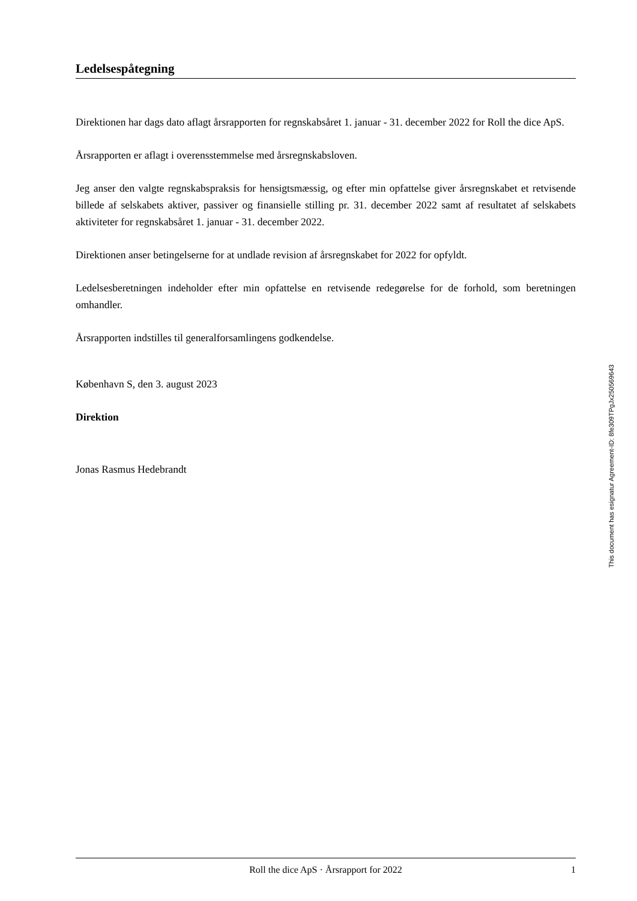Ledelsespåtegning
Direktionen har dags dato aflagt årsrapporten for regnskabsåret 1. januar - 31. december 2022 for Roll the dice ApS.
Årsrapporten er aflagt i overensstemmelse med årsregnskabsloven.
Jeg anser den valgte regnskabspraksis for hensigtsmæssig, og efter min opfattelse giver årsregnskabet et retvisende billede af selskabets aktiver, passiver og finansielle stilling pr. 31. december 2022 samt af resultatet af selskabets aktiviteter for regnskabsåret 1. januar - 31. december 2022.
Direktionen anser betingelserne for at undlade revision af årsregnskabet for 2022 for opfyldt.
Ledelsesberetningen indeholder efter min opfattelse en retvisende redegørelse for de forhold, som beretningen omhandler.
Årsrapporten indstilles til generalforsamlingens godkendelse.
København S, den 3. august 2023
Direktion
Jonas Rasmus Hedebrandt
This document has esignatur Agreement-ID: 8fe309TPgJx250569643
Roll the dice ApS · Årsrapport for 2022 1